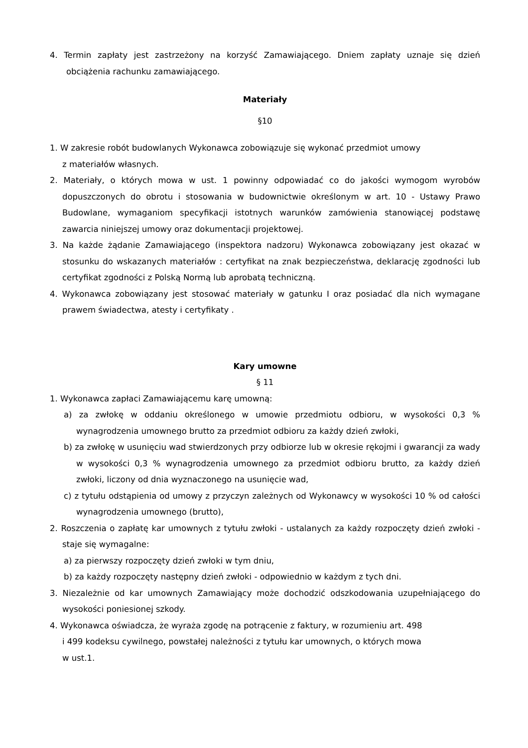4. Termin zapłaty jest zastrzeżony na korzyść Zamawiającego. Dniem zapłaty uznaje się dzień obciążenia rachunku zamawiającego.
Materiały
§10
1. W zakresie robót budowlanych Wykonawca zobowiązuje się wykonać przedmiot umowy
z materiałów własnych.
2. Materiały, o których mowa w ust. 1 powinny odpowiadać co do jakości wymogom wyrobów dopuszczonych do obrotu i stosowania w budownictwie określonym w art. 10 - Ustawy Prawo Budowlane, wymaganiom specyfikacji istotnych warunków zamówienia stanowiącej podstawę zawarcia niniejszej umowy oraz dokumentacji projektowej.
3. Na każde żądanie Zamawiającego (inspektora nadzoru) Wykonawca zobowiązany jest okazać w stosunku do wskazanych materiałów : certyfikat na znak bezpieczeństwa, deklarację zgodności lub certyfikat zgodności z Polską Normą lub aprobatą techniczną.
4. Wykonawca zobowiązany jest stosować materiały w gatunku I oraz posiadać dla nich wymagane prawem świadectwa, atesty i certyfikaty .
Kary umowne
§ 11
1. Wykonawca zapłaci Zamawiającemu karę umowną:
a) za zwłokę w oddaniu określonego w umowie przedmiotu odbioru, w wysokości 0,3 % wynagrodzenia umownego brutto za przedmiot odbioru za każdy dzień zwłoki,
b) za zwłokę w usunięciu wad stwierdzonych przy odbiorze lub w okresie rękojmi i gwarancji za wady w wysokości 0,3 % wynagrodzenia umownego za przedmiot odbioru brutto, za każdy dzień zwłoki, liczony od dnia wyznaczonego na usunięcie wad,
c) z tytułu odstąpienia od umowy z przyczyn zależnych od Wykonawcy w wysokości 10 % od całości wynagrodzenia umownego (brutto),
2. Roszczenia o zapłatę kar umownych z tytułu zwłoki - ustalanych za każdy rozpoczęty dzień zwłoki - staje się wymagalne:
a) za pierwszy rozpoczęty dzień zwłoki w tym dniu,
b) za każdy rozpoczęty następny dzień zwłoki - odpowiednio w każdym z tych dni.
3. Niezależnie od kar umownych Zamawiający może dochodzić odszkodowania uzupełniającego do wysokości poniesionej szkody.
4. Wykonawca oświadcza, że wyraża zgodę na potrącenie z faktury, w rozumieniu art. 498
i 499 kodeksu cywilnego, powstałej należności z tytułu kar umownych, o których mowa
w ust.1.